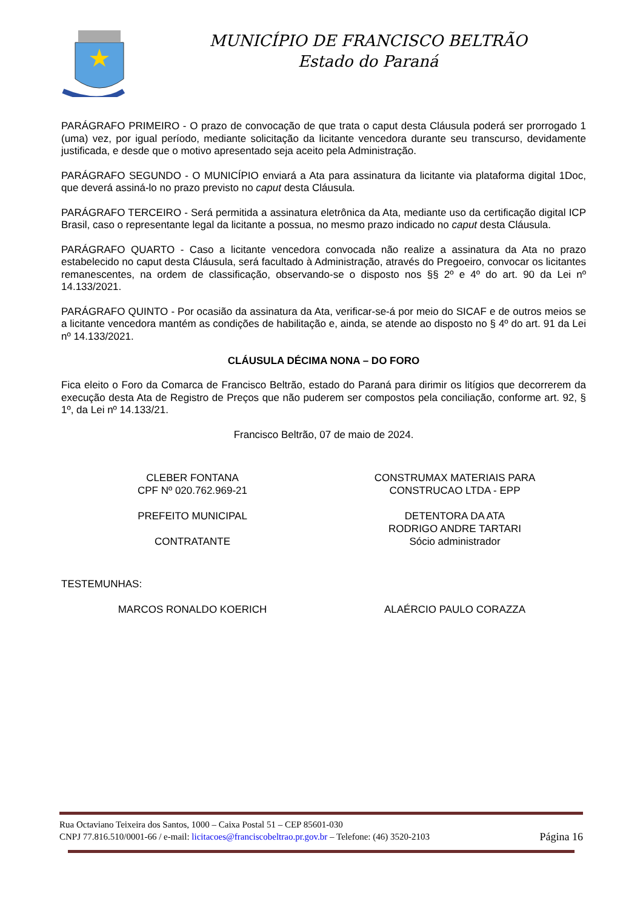MUNICÍPIO DE FRANCISCO BELTRÃO
Estado do Paraná
PARÁGRAFO PRIMEIRO - O prazo de convocação de que trata o caput desta Cláusula poderá ser prorrogado 1 (uma) vez, por igual período, mediante solicitação da licitante vencedora durante seu transcurso, devidamente justificada, e desde que o motivo apresentado seja aceito pela Administração.
PARÁGRAFO SEGUNDO - O MUNICÍPIO enviará a Ata para assinatura da licitante via plataforma digital 1Doc, que deverá assiná-lo no prazo previsto no caput desta Cláusula.
PARÁGRAFO TERCEIRO - Será permitida a assinatura eletrônica da Ata, mediante uso da certificação digital ICP Brasil, caso o representante legal da licitante a possua, no mesmo prazo indicado no caput desta Cláusula.
PARÁGRAFO QUARTO - Caso a licitante vencedora convocada não realize a assinatura da Ata no prazo estabelecido no caput desta Cláusula, será facultado à Administração, através do Pregoeiro, convocar os licitantes remanescentes, na ordem de classificação, observando-se o disposto nos §§ 2º e 4º do art. 90 da Lei nº 14.133/2021.
PARÁGRAFO QUINTO - Por ocasião da assinatura da Ata, verificar-se-á por meio do SICAF e de outros meios se a licitante vencedora mantém as condições de habilitação e, ainda, se atende ao disposto no § 4º do art. 91 da Lei nº 14.133/2021.
CLÁUSULA DÉCIMA NONA – DO FORO
Fica eleito o Foro da Comarca de Francisco Beltrão, estado do Paraná para dirimir os litígios que decorrerem da execução desta Ata de Registro de Preços que não puderem ser compostos pela conciliação, conforme art. 92, § 1º, da Lei nº 14.133/21.
Francisco Beltrão, 07 de maio de 2024.
CLEBER FONTANA
CPF Nº 020.762.969-21
PREFEITO MUNICIPAL
CONTRATANTE
CONSTRUMAX MATERIAIS PARA
CONSTRUCAO LTDA - EPP
DETENTORA DA ATA
RODRIGO ANDRE TARTARI
Sócio administrador
TESTEMUNHAS:
MARCOS RONALDO KOERICH ALAÉRCIO PAULO CORAZZA
Rua Octaviano Teixeira dos Santos, 1000 – Caixa Postal 51 – CEP 85601-030
CNPJ 77.816.510/0001-66 / e-mail: licitacoes@franciscobeltrao.pr.gov.br – Telefone: (46) 3520-2103 Página 16